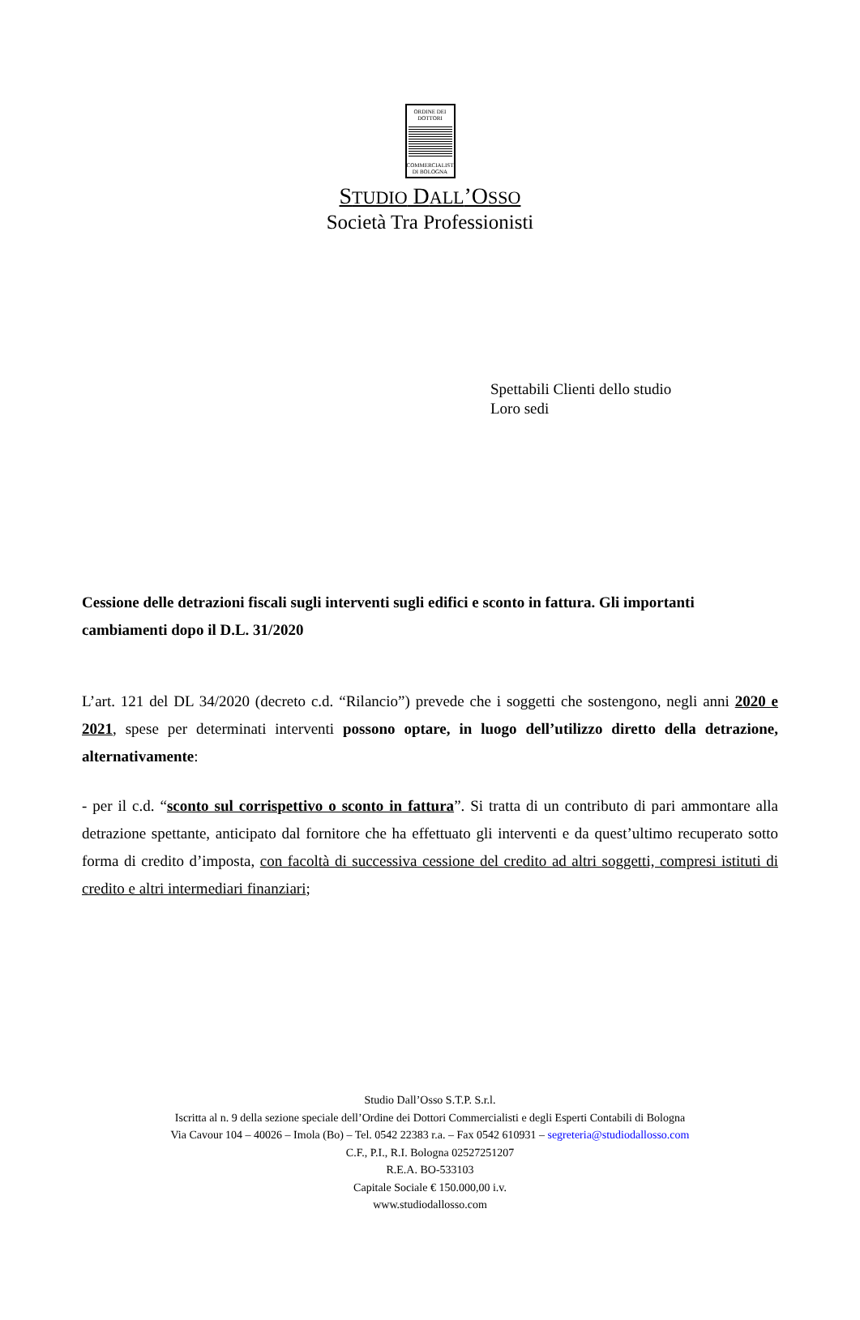ORDINE DEI
DOTTORI
COMMERCIALISTI
DI BOLOGNA
STUDIO DALL’OSSO
Società Tra Professionisti
Spettabili Clienti dello studio
Loro sedi
Cessione delle detrazioni fiscali sugli interventi sugli edifici e sconto in fattura. Gli importanti cambiamenti dopo il D.L. 31/2020
L’art. 121 del DL 34/2020 (decreto c.d. “Rilancio”) prevede che i soggetti che sostengono, negli anni 2020 e 2021, spese per determinati interventi possono optare, in luogo dell’utilizzo diretto della detrazione, alternativamente:
- per il c.d. “sconto sul corrispettivo o sconto in fattura”. Si tratta di un contributo di pari ammontare alla detrazione spettante, anticipato dal fornitore che ha effettuato gli interventi e da quest’ultimo recuperato sotto forma di credito d’imposta, con facoltà di successiva cessione del credito ad altri soggetti, compresi istituti di credito e altri intermediari finanziari;
Studio Dall’Osso S.T.P. S.r.l.
Iscritta al n. 9 della sezione speciale dell’Ordine dei Dottori Commercialisti e degli Esperti Contabili di Bologna
Via Cavour 104 – 40026 – Imola (Bo) – Tel. 0542 22383 r.a. – Fax 0542 610931 – segreteria@studiodallosso.com
C.F., P.I., R.I. Bologna 02527251207
R.E.A. BO-533103
Capitale Sociale € 150.000,00 i.v.
www.studiodallosso.com